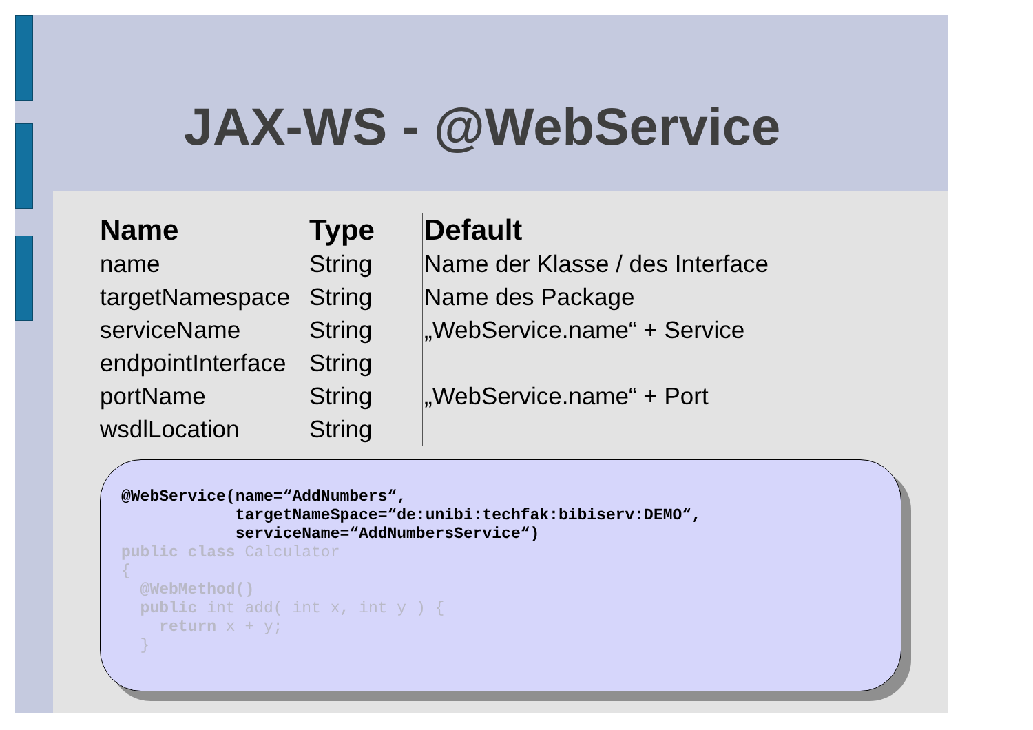JAX-WS - @WebService
| Name | Type | Default |
| --- | --- | --- |
| name | String | Name der Klasse / des Interface |
| targetNamespace | String | Name des Package |
| serviceName | String | „WebService.name“ + Service |
| endpointInterface | String | |
| portName | String | „WebService.name“ + Port |
| wsdlLocation | String | |
@WebService(name=“AddNumbers“, targetNameSpace=“de:unibi:techfak:bibiserv:DEMO“, serviceName=“AddNumbersService“) public class Calculator { @WebMethod() public int add( int x, int y ) { return x + y; }